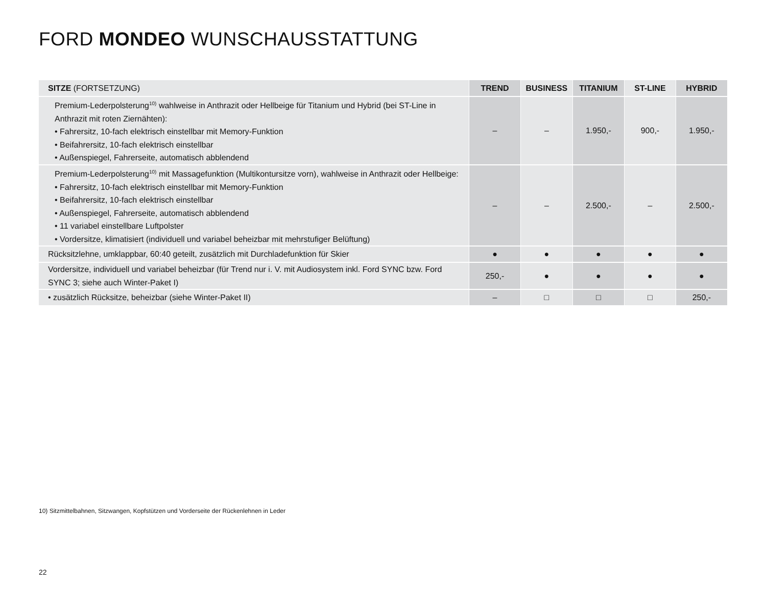FORD MONDEO WUNSCHAUSSTATTUNG
| SITZE (FORTSETZUNG) | TREND | BUSINESS | TITANIUM | ST-LINE | HYBRID |
| --- | --- | --- | --- | --- | --- |
| Premium-Lederpolsterung<sup>10)</sup> wahlweise in Anthrazit oder Hellbeige für Titanium und Hybrid (bei ST-Line in Anthrazit mit roten Ziernähten): • Fahrersitz, 10-fach elektrisch einstellbar mit Memory-Funktion • Beifahrersitz, 10-fach elektrisch einstellbar • Außenspiegel, Fahrerseite, automatisch abblendend | – | – | 1.950,- | 900,- | 1.950,- |
| Premium-Lederpolsterung<sup>10)</sup> mit Massagefunktion (Multikontursitze vorn), wahlweise in Anthrazit oder Hellbeige: • Fahrersitz, 10-fach elektrisch einstellbar mit Memory-Funktion • Beifahrersitz, 10-fach elektrisch einstellbar • Außenspiegel, Fahrerseite, automatisch abblendend • 11 variabel einstellbare Luftpolster • Vordersitze, klimatisiert (individuell und variabel beheizbar mit mehrstufiger Belüftung) | – | – | 2.500,- | – | 2.500,- |
| Rücksitzlehne, umklappbar, 60:40 geteilt, zusätzlich mit Durchladefunktion für Skier | ● | ● | ● | ● | ● |
| Vordersitze, individuell und variabel beheizbar (für Trend nur i. V. mit Audiosystem inkl. Ford SYNC bzw. Ford SYNC 3; siehe auch Winter-Paket I) | 250,- | ● | ● | ● | ● |
| • zusätzlich Rücksitze, beheizbar (siehe Winter-Paket II) | – | □ | □ | □ | 250,- |
10) Sitzmittelbahnen, Sitzwangen, Kopfstützen und Vorderseite der Rückenlehnen in Leder
22